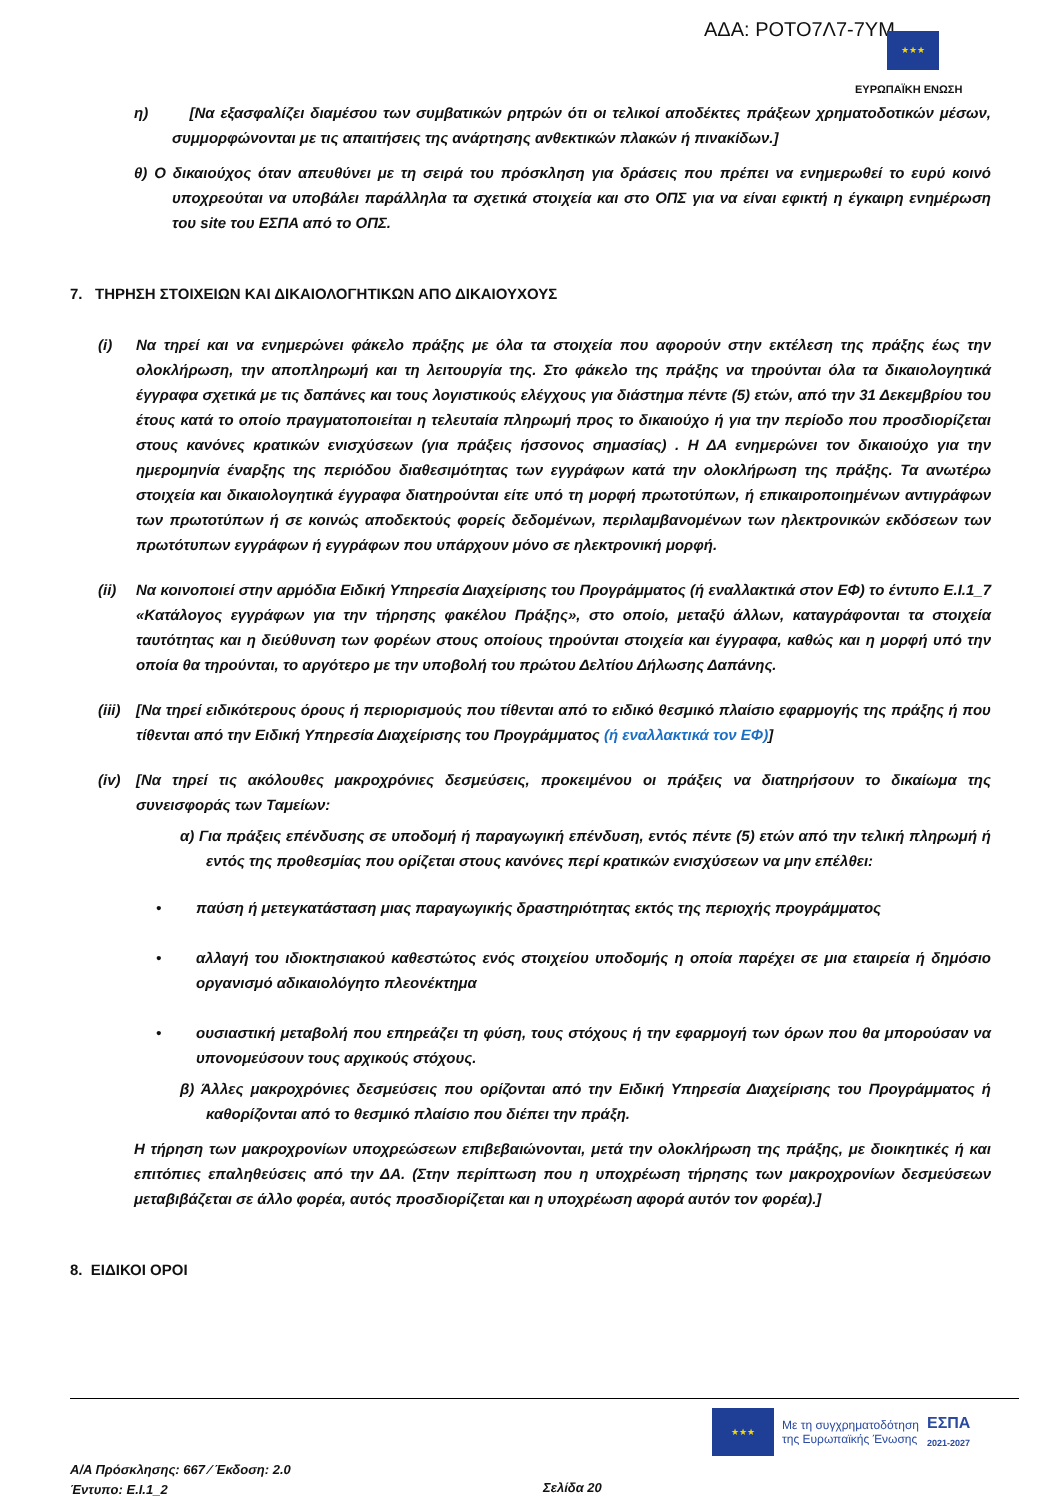ΑΔΑ: ΡΟΤΟ7Λ7-7ΥΜ ★★★
ΕΥΡΩΠΑΪΚΗ ΕΝΩΣΗ
η) [Να εξασφαλίζει διαμέσου των συμβατικών ρητρών ότι οι τελικοί αποδέκτες πράξεων χρηματοδοτικών μέσων, συμμορφώνονται με τις απαιτήσεις της ανάρτησης ανθεκτικών πλακών ή πινακίδων.]
θ) Ο δικαιούχος όταν απευθύνει με τη σειρά του πρόσκληση για δράσεις που πρέπει να ενημερωθεί το ευρύ κοινό υποχρεούται να υποβάλει παράλληλα τα σχετικά στοιχεία και στο ΟΠΣ για να είναι εφικτή η έγκαιρη ενημέρωση του site του ΕΣΠΑ από το ΟΠΣ.
7. ΤΗΡΗΣΗ ΣΤΟΙΧΕΙΩΝ ΚΑΙ ΔΙΚΑΙΟΛΟΓΗΤΙΚΩΝ ΑΠΟ ΔΙΚΑΙΟΥΧΟΥΣ
(i) Να τηρεί και να ενημερώνει φάκελο πράξης με όλα τα στοιχεία που αφορούν στην εκτέλεση της πράξης έως την ολοκλήρωση, την αποπληρωμή και τη λειτουργία της. Στο φάκελο της πράξης να τηρούνται όλα τα δικαιολογητικά έγγραφα σχετικά με τις δαπάνες και τους λογιστικούς ελέγχους για διάστημα πέντε (5) ετών, από την 31 Δεκεμβρίου του έτους κατά το οποίο πραγματοποιείται η τελευταία πληρωμή προς το δικαιούχο ή για την περίοδο που προσδιορίζεται στους κανόνες κρατικών ενισχύσεων (για πράξεις ήσσονος σημασίας) . Η ΔΑ ενημερώνει τον δικαιούχο για την ημερομηνία έναρξης της περιόδου διαθεσιμότητας των εγγράφων κατά την ολοκλήρωση της πράξης. Τα ανωτέρω στοιχεία και δικαιολογητικά έγγραφα διατηρούνται είτε υπό τη μορφή πρωτοτύπων, ή επικαιροποιημένων αντιγράφων των πρωτοτύπων ή σε κοινώς αποδεκτούς φορείς δεδομένων, περιλαμβανομένων των ηλεκτρονικών εκδόσεων των πρωτότυπων εγγράφων ή εγγράφων που υπάρχουν μόνο σε ηλεκτρονική μορφή.
(ii) Να κοινοποιεί στην αρμόδια Ειδική Υπηρεσία Διαχείρισης του Προγράμματος (ή εναλλακτικά στον ΕΦ) το έντυπο Ε.Ι.1_7 «Κατάλογος εγγράφων για την τήρησης φακέλου Πράξης», στο οποίο, μεταξύ άλλων, καταγράφονται τα στοιχεία ταυτότητας και η διεύθυνση των φορέων στους οποίους τηρούνται στοιχεία και έγγραφα, καθώς και η μορφή υπό την οποία θα τηρούνται, το αργότερο με την υποβολή του πρώτου Δελτίου Δήλωσης Δαπάνης.
(iii) [Να τηρεί ειδικότερους όρους ή περιορισμούς που τίθενται από το ειδικό θεσμικό πλαίσιο εφαρμογής της πράξης ή που τίθενται από την Ειδική Υπηρεσία Διαχείρισης του Προγράμματος (ή εναλλακτικά τον ΕΦ)]
(iv) [Να τηρεί τις ακόλουθες μακροχρόνιες δεσμεύσεις, προκειμένου οι πράξεις να διατηρήσουν το δικαίωμα της συνεισφοράς των Ταμείων:
α) Για πράξεις επένδυσης σε υποδομή ή παραγωγική επένδυση, εντός πέντε (5) ετών από την τελική πληρωμή ή εντός της προθεσμίας που ορίζεται στους κανόνες περί κρατικών ενισχύσεων να μην επέλθει:
• παύση ή μετεγκατάσταση μιας παραγωγικής δραστηριότητας εκτός της περιοχής προγράμματος
• αλλαγή του ιδιοκτησιακού καθεστώτος ενός στοιχείου υποδομής η οποία παρέχει σε μια εταιρεία ή δημόσιο οργανισμό αδικαιολόγητο πλεονέκτημα
• ουσιαστική μεταβολή που επηρεάζει τη φύση, τους στόχους ή την εφαρμογή των όρων που θα μπορούσαν να υπονομεύσουν τους αρχικούς στόχους.
β) Άλλες μακροχρόνιες δεσμεύσεις που ορίζονται από την Ειδική Υπηρεσία Διαχείρισης του Προγράμματος ή καθορίζονται από το θεσμικό πλαίσιο που διέπει την πράξη.
Η τήρηση των μακροχρονίων υποχρεώσεων επιβεβαιώνονται, μετά την ολοκλήρωση της πράξης, με διοικητικές ή και επιτόπιες επαληθεύσεις από την ΔΑ. (Στην περίπτωση που η υποχρέωση τήρησης των μακροχρονίων δεσμεύσεων μεταβιβάζεται σε άλλο φορέα, αυτός προσδιορίζεται και η υποχρέωση αφορά αυτόν τον φορέα).]
8. ΕΙΔΙΚΟΙ ΟΡΟΙ
★★★
Με τη συγχρηματοδότηση
της Ευρωπαϊκής Ένωσης
ΕΣΠΑ
2021-2027
Α/Α Πρόσκλησης: 667 ⁄ Έκδοση: 2.0
Έντυπο: Ε.Ι.1_2
Σελίδα 20